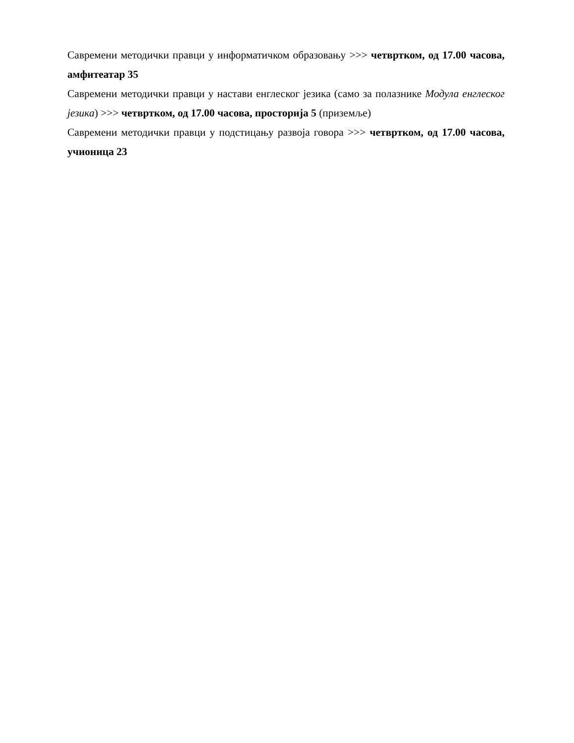Савремени методички правци у информатичком образовању >>> четвртком, од 17.00 часова, амфитеатар 35
Савремени методички правци у настави енглеског језика (само за полазнике Модула енглеског језика) >>> четвртком, од 17.00 часова, просторија 5 (приземље)
Савремени методички правци у подстицању развоја говора >>> четвртком, од 17.00 часова, учионица 23